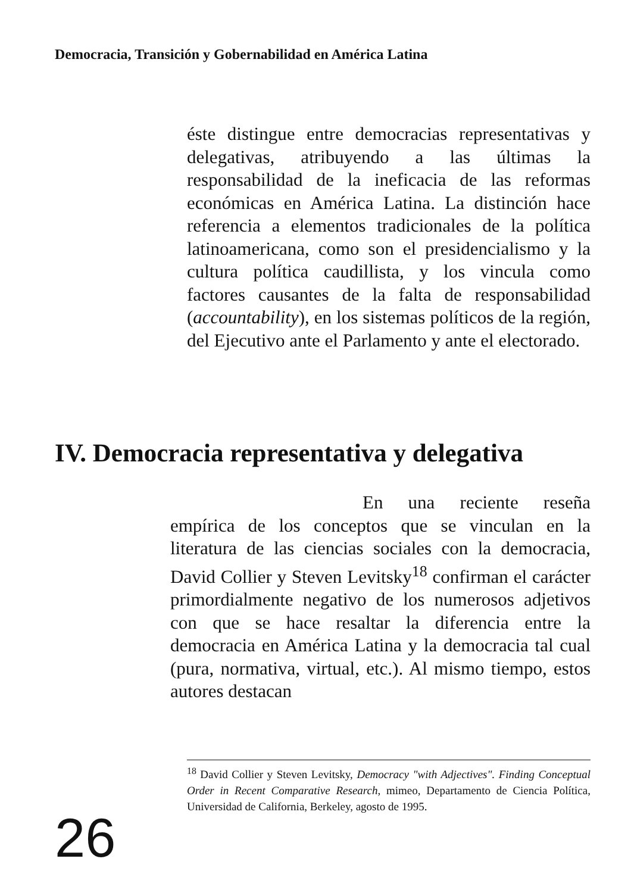Democracia, Transición y Gobernabilidad en América Latina
éste distingue entre democracias representativas y delegativas, atribuyendo a las últimas la responsabilidad de la ineficacia de las reformas económicas en América Latina. La distinción hace referencia a elementos tradicionales de la política latinoamericana, como son el presidencialismo y la cultura política caudillista, y los vincula como factores causantes de la falta de responsabilidad (accountability), en los sistemas políticos de la región, del Ejecutivo ante el Parlamento y ante el electorado.
IV. Democracia representativa y delegativa
En una reciente reseña empírica de los conceptos que se vinculan en la literatura de las ciencias sociales con la democracia, David Collier y Steven Levitsky<sup>18</sup> confirman el carácter primordialmente negativo de los numerosos adjetivos con que se hace resaltar la diferencia entre la democracia en América Latina y la democracia tal cual (pura, normativa, virtual, etc.). Al mismo tiempo, estos autores destacan
<sup>18</sup> David Collier y Steven Levitsky, Democracy "with Adjectives". Finding Conceptual Order in Recent Comparative Research, mimeo, Departamento de Ciencia Política, Universidad de California, Berkeley, agosto de 1995.
26